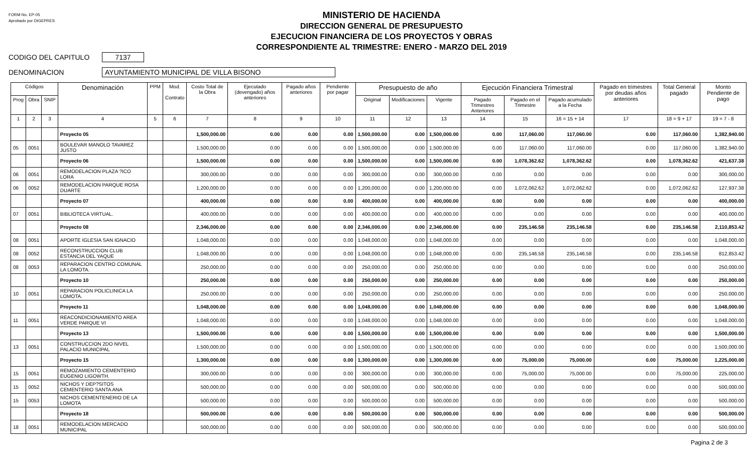FORM No. EP-05
Aprobado por DIGEPRES
MINISTERIO DE HACIENDA
DIRECCION GENERAL DE PRESUPUESTO
EJECUCION FINANCIERA DE LOS PROYECTOS Y OBRAS
CORRESPONDIENTE AL TRIMESTRE: ENERO - MARZO DEL 2019
CODIGO DEL CAPITULO 7137
DENOMINACION AYUNTAMIENTO MUNICIPAL DE VILLA BISONO
| Códigos | | | Denominación | PPM | Mod. Contrato | Costo Total de la Obra | Ejecutado (devengado) años anteriores | Pagado años anteriores | Pendiente por pagar | Presupuesto de año | | | Ejecución Financiera Trimestral | | | Pagado en trimestres por deudas años anteriores | Total General pagado | Monto Pendiente de pago |
| --- | --- | --- | --- | --- | --- | --- | --- | --- | --- | --- | --- | --- | --- | --- | --- | --- | --- | --- |
| Prog | Obra | SNIP | | | | | | | | Original | Modificaciones | Vigente | Pagado Trimestres Anteriores | Pagado en el Trimestre | Pagado acumulado a la Fecha | | | |
| 1 | 2 | 3 | 4 | 5 | 6 | 7 | 8 | 9 | 10 | 11 | 12 | 13 | 14 | 15 | 16 = 15 + 14 | 17 | 18 = 9 + 17 | 19 = 7 - 8 |
| | | | Proyecto 05 | | | 1,500,000.00 | 0.00 | 0.00 | 0.00 | 1,500,000.00 | 0.00 | 1,500,000.00 | 0.00 | 117,060.00 | 117,060.00 | 0.00 | 117,060.00 | 1,382,940.00 |
| 05 | 0051 | | BOULEVAR MANOLO TAVAREZ JUSTO | | | 1,500,000.00 | 0.00 | 0.00 | 0.00 | 1,500,000.00 | 0.00 | 1,500,000.00 | 0.00 | 117,060.00 | 117,060.00 | 0.00 | 117,060.00 | 1,382,940.00 |
| | | | Proyecto 06 | | | 1,500,000.00 | 0.00 | 0.00 | 0.00 | 1,500,000.00 | 0.00 | 1,500,000.00 | 0.00 | 1,078,362.62 | 1,078,362.62 | 0.00 | 1,078,362.62 | 421,637.38 |
| 06 | 0051 | | REMODELACION PLAZA ?ICO LORA | | | 300,000.00 | 0.00 | 0.00 | 0.00 | 300,000.00 | 0.00 | 300,000.00 | 0.00 | 0.00 | 0.00 | 0.00 | 0.00 | 300,000.00 |
| 06 | 0052 | | REMODELACION PARQUE ROSA DUARTE | | | 1,200,000.00 | 0.00 | 0.00 | 0.00 | 1,200,000.00 | 0.00 | 1,200,000.00 | 0.00 | 1,072,062.62 | 1,072,062.62 | 0.00 | 1,072,062.62 | 127,937.38 |
| | | | Proyecto 07 | | | 400,000.00 | 0.00 | 0.00 | 0.00 | 400,000.00 | 0.00 | 400,000.00 | 0.00 | 0.00 | 0.00 | 0.00 | 0.00 | 400,000.00 |
| 07 | 0051 | | BIBLIOTECA VIRTUAL. | | | 400,000.00 | 0.00 | 0.00 | 0.00 | 400,000.00 | 0.00 | 400,000.00 | 0.00 | 0.00 | 0.00 | 0.00 | 0.00 | 400,000.00 |
| | | | Proyecto 08 | | | 2,346,000.00 | 0.00 | 0.00 | 0.00 | 2,346,000.00 | 0.00 | 2,346,000.00 | 0.00 | 235,146.58 | 235,146.58 | 0.00 | 235,146.58 | 2,110,853.42 |
| 08 | 0051 | | APORTE IGLESIA SAN IGNACIO | | | 1,048,000.00 | 0.00 | 0.00 | 0.00 | 1,048,000.00 | 0.00 | 1,048,000.00 | 0.00 | 0.00 | 0.00 | 0.00 | 0.00 | 1,048,000.00 |
| 08 | 0052 | | RECONSTRUCCION CLUB ESTANCIA DEL YAQUE | | | 1,048,000.00 | 0.00 | 0.00 | 0.00 | 1,048,000.00 | 0.00 | 1,048,000.00 | 0.00 | 235,146.58 | 235,146.58 | 0.00 | 235,146.58 | 812,853.42 |
| 08 | 0053 | | REPARACION CENTRO COMUNAL LA LOMOTA. | | | 250,000.00 | 0.00 | 0.00 | 0.00 | 250,000.00 | 0.00 | 250,000.00 | 0.00 | 0.00 | 0.00 | 0.00 | 0.00 | 250,000.00 |
| | | | Proyecto 10 | | | 250,000.00 | 0.00 | 0.00 | 0.00 | 250,000.00 | 0.00 | 250,000.00 | 0.00 | 0.00 | 0.00 | 0.00 | 0.00 | 250,000.00 |
| 10 | 0051 | | REPARACION POLICLINICA LA LOMOTA. | | | 250,000.00 | 0.00 | 0.00 | 0.00 | 250,000.00 | 0.00 | 250,000.00 | 0.00 | 0.00 | 0.00 | 0.00 | 0.00 | 250,000.00 |
| | | | Proyecto 11 | | | 1,048,000.00 | 0.00 | 0.00 | 0.00 | 1,048,000.00 | 0.00 | 1,048,000.00 | 0.00 | 0.00 | 0.00 | 0.00 | 0.00 | 1,048,000.00 |
| 11 | 0051 | | REACONDICIONAMIENTO AREA VERDE PARQUE VI | | | 1,048,000.00 | 0.00 | 0.00 | 0.00 | 1,048,000.00 | 0.00 | 1,048,000.00 | 0.00 | 0.00 | 0.00 | 0.00 | 0.00 | 1,048,000.00 |
| | | | Proyecto 13 | | | 1,500,000.00 | 0.00 | 0.00 | 0.00 | 1,500,000.00 | 0.00 | 1,500,000.00 | 0.00 | 0.00 | 0.00 | 0.00 | 0.00 | 1,500,000.00 |
| 13 | 0051 | | CONSTRUCCION 2DO NIVEL PALACIO MUNICIPAL | | | 1,500,000.00 | 0.00 | 0.00 | 0.00 | 1,500,000.00 | 0.00 | 1,500,000.00 | 0.00 | 0.00 | 0.00 | 0.00 | 0.00 | 1,500,000.00 |
| | | | Proyecto 15 | | | 1,300,000.00 | 0.00 | 0.00 | 0.00 | 1,300,000.00 | 0.00 | 1,300,000.00 | 0.00 | 75,000.00 | 75,000.00 | 0.00 | 75,000.00 | 1,225,000.00 |
| 15 | 0051 | | REMOZAMIENTO CEMENTERIO EUGENIO LIGOWTH. | | | 300,000.00 | 0.00 | 0.00 | 0.00 | 300,000.00 | 0.00 | 300,000.00 | 0.00 | 75,000.00 | 75,000.00 | 0.00 | 75,000.00 | 225,000.00 |
| 15 | 0052 | | NICHOS Y DEP?SITOS CEMENTERIO SANTA ANA | | | 500,000.00 | 0.00 | 0.00 | 0.00 | 500,000.00 | 0.00 | 500,000.00 | 0.00 | 0.00 | 0.00 | 0.00 | 0.00 | 500,000.00 |
| 15 | 0053 | | NICHOS CEMENTENERIO DE LA LOMOTA | | | 500,000.00 | 0.00 | 0.00 | 0.00 | 500,000.00 | 0.00 | 500,000.00 | 0.00 | 0.00 | 0.00 | 0.00 | 0.00 | 500,000.00 |
| | | | Proyecto 18 | | | 500,000.00 | 0.00 | 0.00 | 0.00 | 500,000.00 | 0.00 | 500,000.00 | 0.00 | 0.00 | 0.00 | 0.00 | 0.00 | 500,000.00 |
| 18 | 0051 | | REMODELACION MERCADO MUNICIPAL | | | 500,000.00 | 0.00 | 0.00 | 0.00 | 500,000.00 | 0.00 | 500,000.00 | 0.00 | 0.00 | 0.00 | 0.00 | 0.00 | 500,000.00 |
Pagina 2 de 3